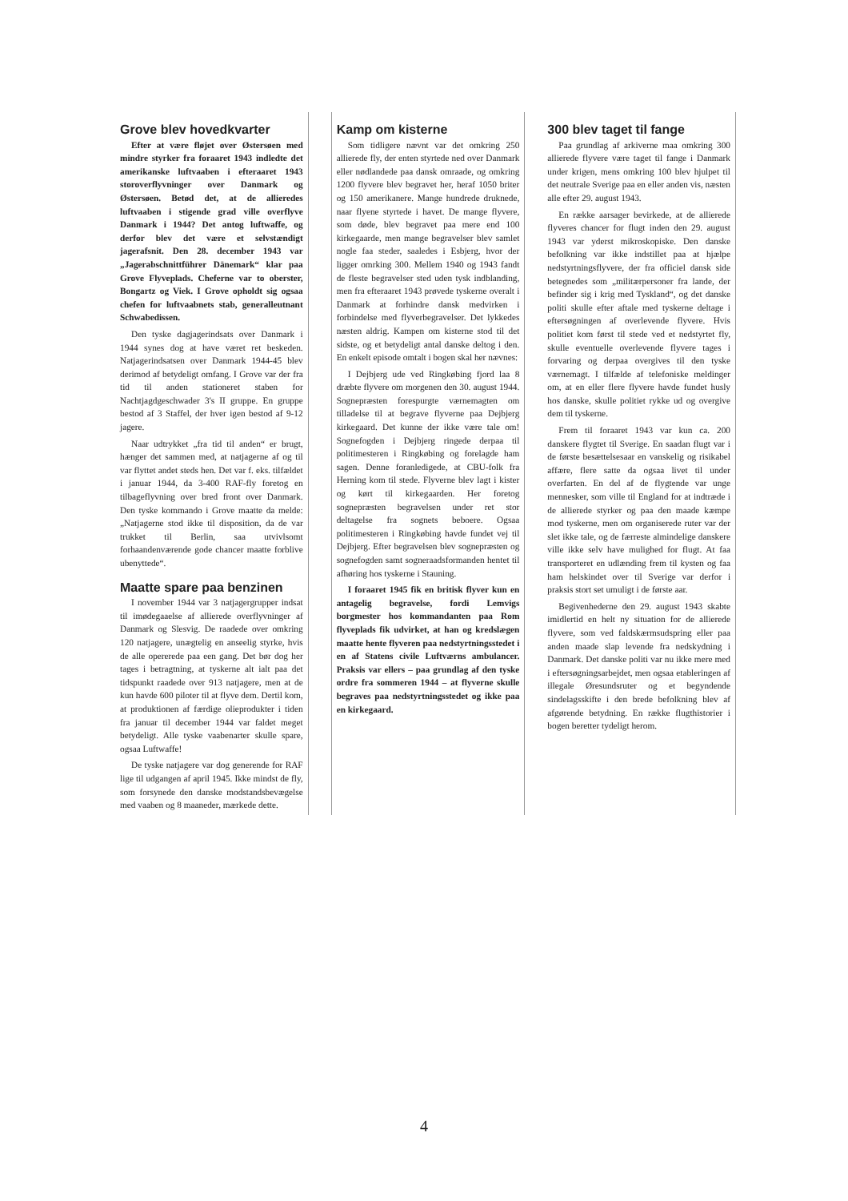Grove blev hovedkvarter
Efter at være fløjet over Østersøen med mindre styrker fra foraaret 1943 indledte det amerikanske luftvaaben i efteraaret 1943 storoverflyvninger over Danmark og Østersøen. Betød det, at de allieredes luftvaaben i stigende grad ville overflyve Danmark i 1944? Det antog luftwaffe, og derfor blev det være et selvstændigt jagerafsnit. Den 28. december 1943 var „Jagerabschnittführer Dänemark“ klar paa Grove Flyveplads. Cheferne var to oberster, Bongartz og Viek. I Grove opholdt sig ogsaa chefen for luftvaabnets stab, generalleutnant Schwabedissen.
Den tyske dagjagerindsats over Danmark i 1944 synes dog at have været ret beskeden. Natjagerindsatsen over Danmark 1944-45 blev derimod af betydeligt omfang. I Grove var der fra tid til anden stationeret staben for Nachtjagdgeschwader 3's II gruppe. En gruppe bestod af 3 Staffel, der hver igen bestod af 9-12 jagere.
Naar udtrykket „fra tid til anden“ er brugt, hænger det sammen med, at natjagerne af og til var flyttet andet steds hen. Det var f. eks. tilfældet i januar 1944, da 3-400 RAF-fly foretog en tilbageflyvning over bred front over Danmark. Den tyske kommando i Grove maatte da melde: „Natjagerne stod ikke til disposition, da de var trukket til Berlin, saa utvivlsomt forhaandenværende gode chancer maatte forblive ubenyttede“.
Maatte spare paa benzinen
I november 1944 var 3 natjagergrupper indsat til imødegaaelse af allierede overflyvninger af Danmark og Slesvig. De raadede over omkring 120 natjagere, unægtelig en anseelig styrke, hvis de alle opererede paa een gang. Det bør dog her tages i betragtning, at tyskerne alt ialt paa det tidspunkt raadede over 913 natjagere, men at de kun havde 600 piloter til at flyve dem. Dertil kom, at produktionen af færdige olieprodukter i tiden fra januar til december 1944 var faldet meget betydeligt. Alle tyske vaabenarter skulle spare, ogsaa Luftwaffe!
De tyske natjagere var dog generende for RAF lige til udgangen af april 1945. Ikke mindst de fly, som forsynede den danske modstandsbevægelse med vaaben og 8 maaneder, mærkede dette.
Kamp om kisterne
Som tidligere nævnt var det omkring 250 allierede fly, der enten styrtede ned over Danmark eller nødlandede paa dansk omraade, og omkring 1200 flyvere blev begravet her, heraf 1050 briter og 150 amerikanere. Mange hundrede druknede, naar flyene styrtede i havet. De mange flyvere, som døde, blev begravet paa mere end 100 kirkegaarde, men mange begravelser blev samlet nogle faa steder, saaledes i Esbjerg, hvor der ligger omrking 300. Mellem 1940 og 1943 fandt de fleste begravelser sted uden tysk indblanding, men fra efteraaret 1943 prøvede tyskerne overalt i Danmark at forhindre dansk medvirken i forbindelse med flyverbegravelser. Det lykkedes næsten aldrig. Kampen om kisterne stod til det sidste, og et betydeligt antal danske deltog i den. En enkelt episode omtalt i bogen skal her nævnes:
I Dejbjerg ude ved Ringkøbing fjord laa 8 dræbte flyvere om morgenen den 30. august 1944. Sognepræsten forespurgte værnemagten om tilladelse til at begrave flyverne paa Dejbjerg kirkegaard. Det kunne der ikke være tale om! Sognefogden i Dejbjerg ringede derpaa til politimesteren i Ringkøbing og forelagde ham sagen. Denne foranledigede, at CBU-folk fra Herning kom til stede. Flyverne blev lagt i kister og kørt til kirkegaarden. Her foretog sognepræsten begravelsen under ret stor deltagelse fra sognets beboere. Ogsaa politimesteren i Ringkøbing havde fundet vej til Dejbjerg. Efter begravelsen blev sognepræsten og sognefogden samt sogneraadsformanden hentet til afhøring hos tyskerne i Stauning.
I foraaret 1945 fik en britisk flyver kun en antagelig begravelse, fordi Lemvigs borgmester hos kommandanten paa Rom flyveplads fik udvirket, at han og kredslægen maatte hente flyveren paa nedstyrtningsstedet i en af Statens civile Luftværns ambulancer. Praksis var ellers – paa grundlag af den tyske ordre fra sommeren 1944 – at flyverne skulle begraves paa nedstyrtningsstedet og ikke paa en kirkegaard.
300 blev taget til fange
Paa grundlag af arkiverne maa omkring 300 allierede flyvere være taget til fange i Danmark under krigen, mens omkring 100 blev hjulpet til det neutrale Sverige paa en eller anden vis, næsten alle efter 29. august 1943.
En række aarsager bevirkede, at de allierede flyveres chancer for flugt inden den 29. august 1943 var yderst mikroskopiske. Den danske befolkning var ikke indstillet paa at hjælpe nedstyrtningsflyvere, der fra officiel dansk side betegnedes som „militærpersoner fra lande, der befinder sig i krig med Tyskland“, og det danske politi skulle efter aftale med tyskerne deltage i eftersøgningen af overlevende flyvere. Hvis politiet kom først til stede ved et nedstyrtet fly, skulle eventuelle overlevende flyvere tages i forvaring og derpaa overgives til den tyske værnemagt. I tilfælde af telefoniske meldinger om, at en eller flere flyvere havde fundet husly hos danske, skulle politiet rykke ud og overgive dem til tyskerne.
Frem til foraaret 1943 var kun ca. 200 danskere flygtet til Sverige. En saadan flugt var i de første besættelsesaar en vanskelig og risikabel affære, flere satte da ogsaa livet til under overfarten. En del af de flygtende var unge mennesker, som ville til England for at indtræde i de allierede styrker og paa den maade kæmpe mod tyskerne, men om organiserede ruter var der slet ikke tale, og de færreste almindelige danskere ville ikke selv have mulighed for flugt. At faa transporteret en udlænding frem til kysten og faa ham helskindet over til Sverige var derfor i praksis stort set umuligt i de første aar.
Begivenhederne den 29. august 1943 skabte imidlertid en helt ny situation for de allierede flyvere, som ved faldskærmsudspring eller paa anden maade slap levende fra nedskydning i Danmark. Det danske politi var nu ikke mere med i eftersøgningsarbejdet, men ogsaa etableringen af illegale Øresundsruter og et begyndende sindelagsskifte i den brede befolkning blev af afgørende betydning. En række flugthistorier i bogen beretter tydeligt herom.
4